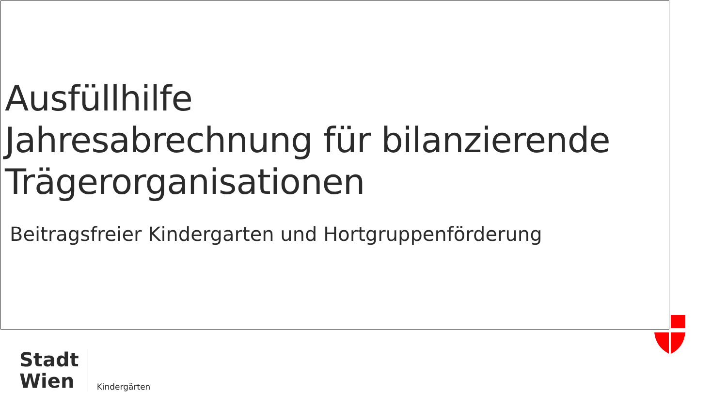Ausfüllhilfe
Jahresabrechnung für bilanzierende Trägerorganisationen
Beitragsfreier Kindergarten und Hortgruppenförderung
Stadt
Wien
Kindergärten